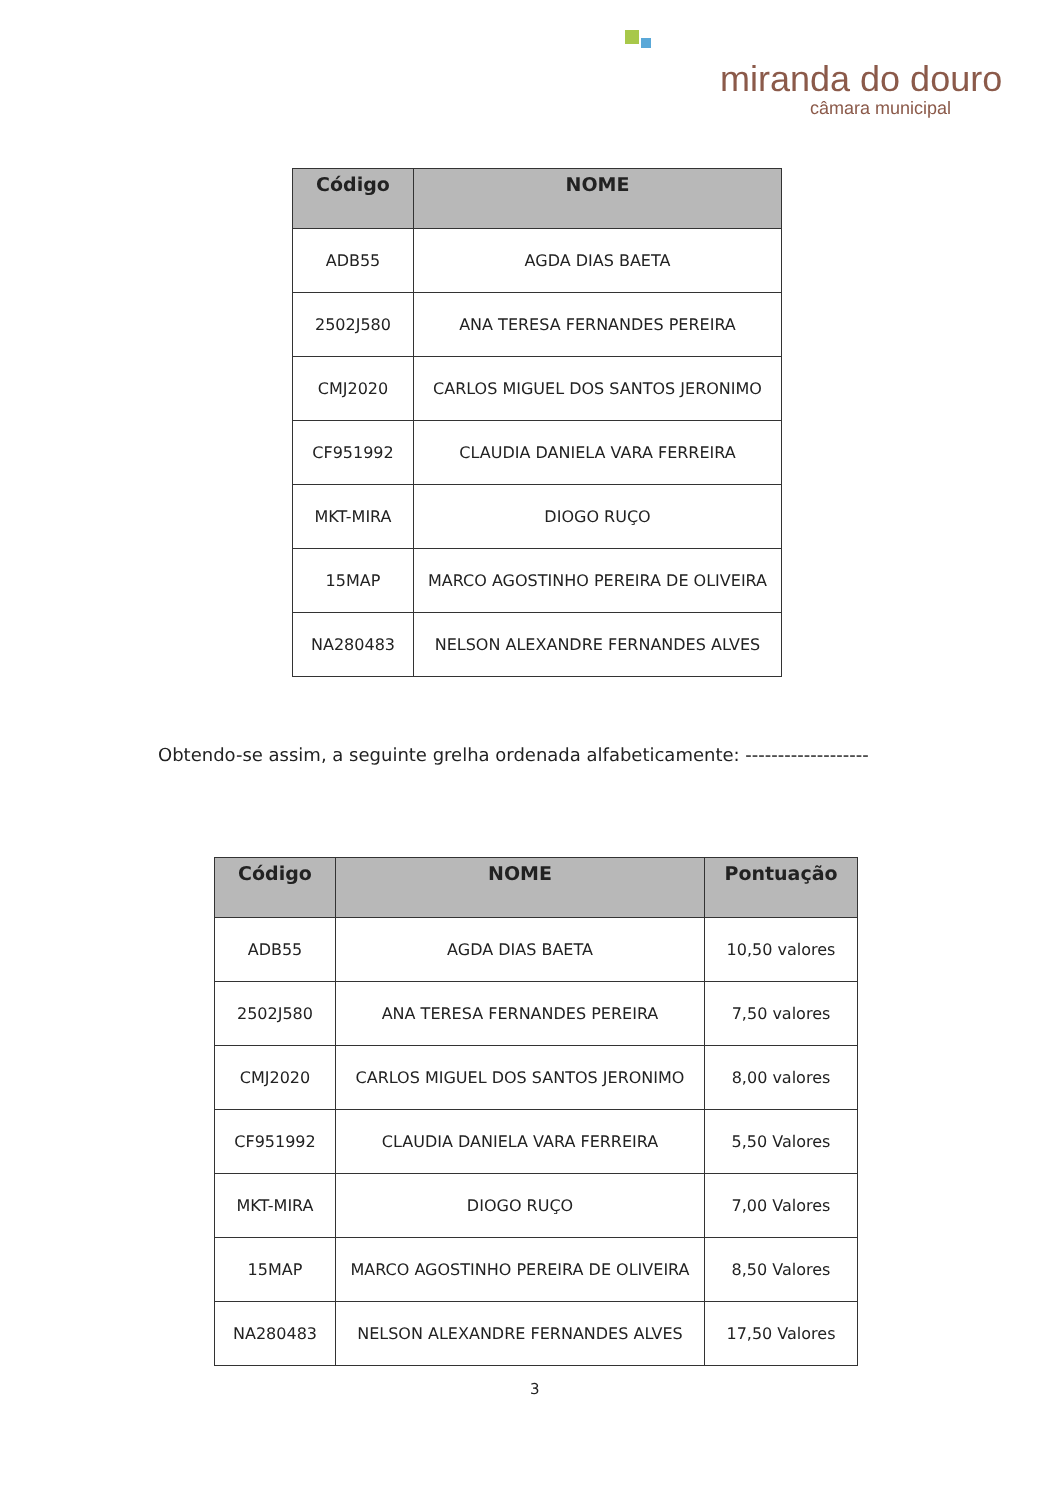miranda do douro
câmara municipal
| Código | NOME |
| --- | --- |
| ADB55 | AGDA DIAS BAETA |
| 2502J580 | ANA TERESA FERNANDES PEREIRA |
| CMJ2020 | CARLOS MIGUEL DOS SANTOS JERONIMO |
| CF951992 | CLAUDIA DANIELA VARA FERREIRA |
| MKT-MIRA | DIOGO RUÇO |
| 15MAP | MARCO AGOSTINHO PEREIRA DE OLIVEIRA |
| NA280483 | NELSON ALEXANDRE FERNANDES ALVES |
Obtendo-se assim, a seguinte grelha ordenada alfabeticamente: -------------------
| Código | NOME | Pontuação |
| --- | --- | --- |
| ADB55 | AGDA DIAS BAETA | 10,50 valores |
| 2502J580 | ANA TERESA FERNANDES PEREIRA | 7,50 valores |
| CMJ2020 | CARLOS MIGUEL DOS SANTOS JERONIMO | 8,00 valores |
| CF951992 | CLAUDIA DANIELA VARA FERREIRA | 5,50 Valores |
| MKT-MIRA | DIOGO RUÇO | 7,00 Valores |
| 15MAP | MARCO AGOSTINHO PEREIRA DE OLIVEIRA | 8,50 Valores |
| NA280483 | NELSON ALEXANDRE FERNANDES ALVES | 17,50 Valores |
3